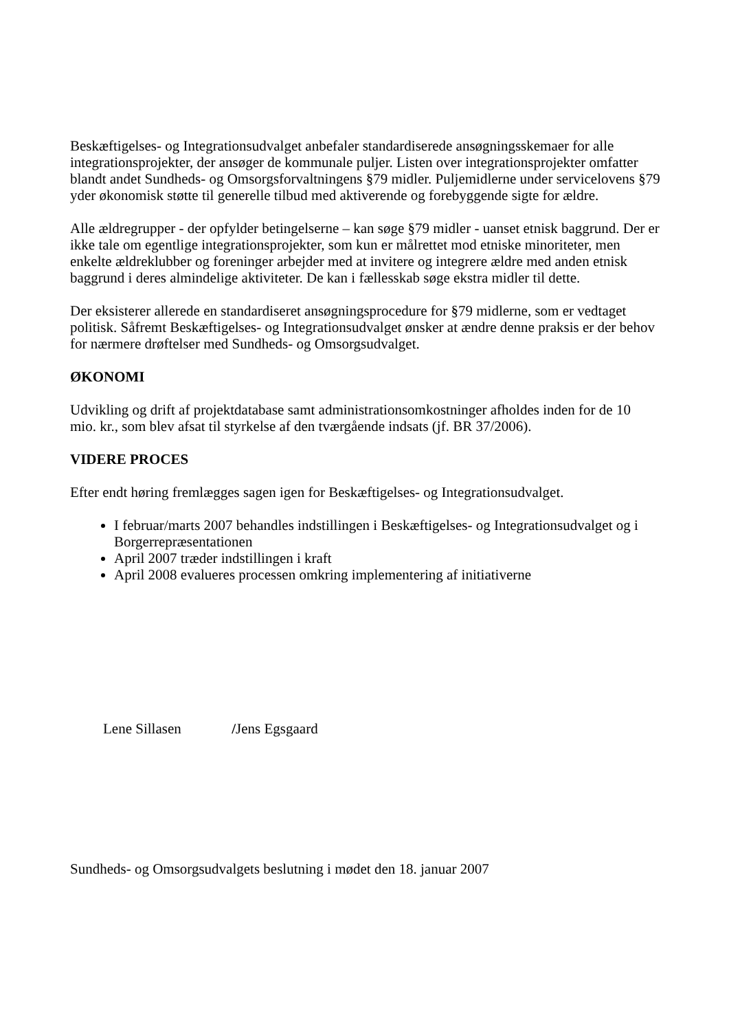Beskæftigelses- og Integrationsudvalget anbefaler standardiserede ansøgningsskemaer for alle integrationsprojekter, der ansøger de kommunale puljer. Listen over integrationsprojekter omfatter blandt andet Sundheds- og Omsorgsforvaltningens §79 midler. Puljemidlerne under servicelovens §79 yder økonomisk støtte til generelle tilbud med aktiverende og forebyggende sigte for ældre.
Alle ældregrupper - der opfylder betingelserne – kan søge §79 midler - uanset etnisk baggrund. Der er ikke tale om egentlige integrationsprojekter, som kun er målrettet mod etniske minoriteter, men enkelte ældreklubber og foreninger arbejder med at invitere og integrere ældre med anden etnisk baggrund i deres almindelige aktiviteter. De kan i fællesskab søge ekstra midler til dette.
Der eksisterer allerede en standardiseret ansøgningsprocedure for §79 midlerne, som er vedtaget politisk. Såfremt Beskæftigelses- og Integrationsudvalget ønsker at ændre denne praksis er der behov for nærmere drøftelser med Sundheds- og Omsorgsudvalget.
ØKONOMI
Udvikling og drift af projektdatabase samt administrationsomkostninger afholdes inden for de 10 mio. kr., som blev afsat til styrkelse af den tværgående indsats (jf. BR 37/2006).
VIDERE PROCES
Efter endt høring fremlægges sagen igen for Beskæftigelses- og Integrationsudvalget.
I februar/marts 2007 behandles indstillingen i Beskæftigelses- og Integrationsudvalget og i Borgerrepræsentationen
April 2007 træder indstillingen i kraft
April 2008 evalueres processen omkring implementering af initiativerne
Lene Sillasen /Jens Egsgaard
Sundheds- og Omsorgsudvalgets beslutning i mødet den 18. januar 2007